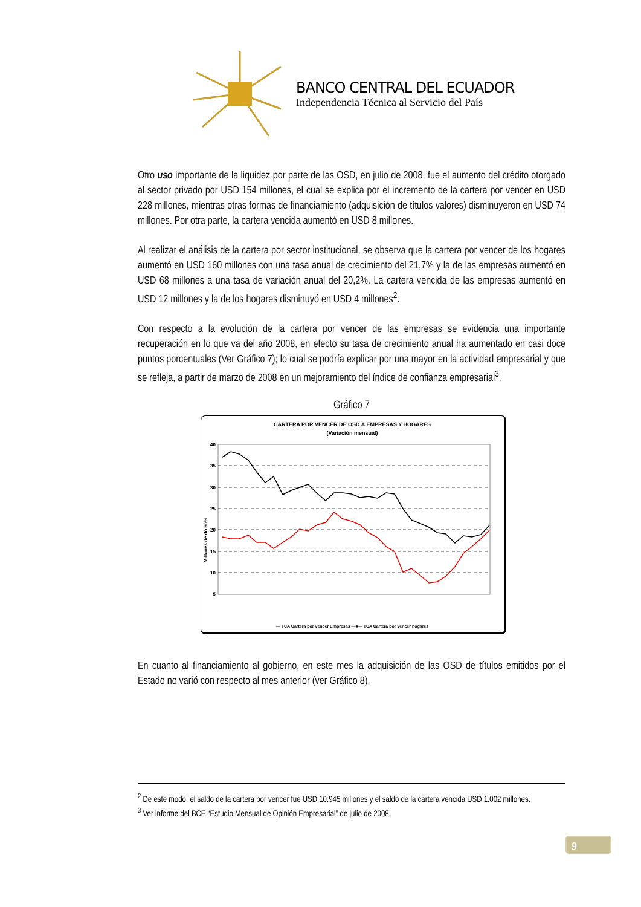BANCO CENTRAL DEL ECUADOR
Independencia Técnica al Servicio del País
Otro uso importante de la liquidez por parte de las OSD, en julio de 2008, fue el aumento del crédito otorgado al sector privado por USD 154 millones, el cual se explica por el incremento de la cartera por vencer en USD 228 millones, mientras otras formas de financiamiento (adquisición de títulos valores) disminuyeron en USD 74 millones. Por otra parte, la cartera vencida aumentó en USD 8 millones.
Al realizar el análisis de la cartera por sector institucional, se observa que la cartera por vencer de los hogares aumentó en USD 160 millones con una tasa anual de crecimiento del 21,7% y la de las empresas aumentó en USD 68 millones a una tasa de variación anual del 20,2%. La cartera vencida de las empresas aumentó en USD 12 millones y la de los hogares disminuyó en USD 4 millones<sup>2</sup>.
Con respecto a la evolución de la cartera por vencer de las empresas se evidencia una importante recuperación en lo que va del año 2008, en efecto su tasa de crecimiento anual ha aumentado en casi doce puntos porcentuales (Ver Gráfico 7); lo cual se podría explicar por una mayor en la actividad empresarial y que se refleja, a partir de marzo de 2008 en un mejoramiento del índice de confianza empresarial<sup>3</sup>.
Gráfico 7
CARTERA POR VENCER DE OSD A EMPRESAS Y HOGARES
(Variación mensual)
Millones de dólares
40
35
30
25
20
15
10
5
— TCA Cartera por vencer Empresas —■— TCA Cartera por vencer hogares
En cuanto al financiamiento al gobierno, en este mes la adquisición de las OSD de títulos emitidos por el Estado no varió con respecto al mes anterior (ver Gráfico 8).
<sup>2</sup> De este modo, el saldo de la cartera por vencer fue USD 10.945 millones y el saldo de la cartera vencida USD 1.002 millones.
<sup>3</sup> Ver informe del BCE “Estudio Mensual de Opinión Empresarial” de julio de 2008.
9